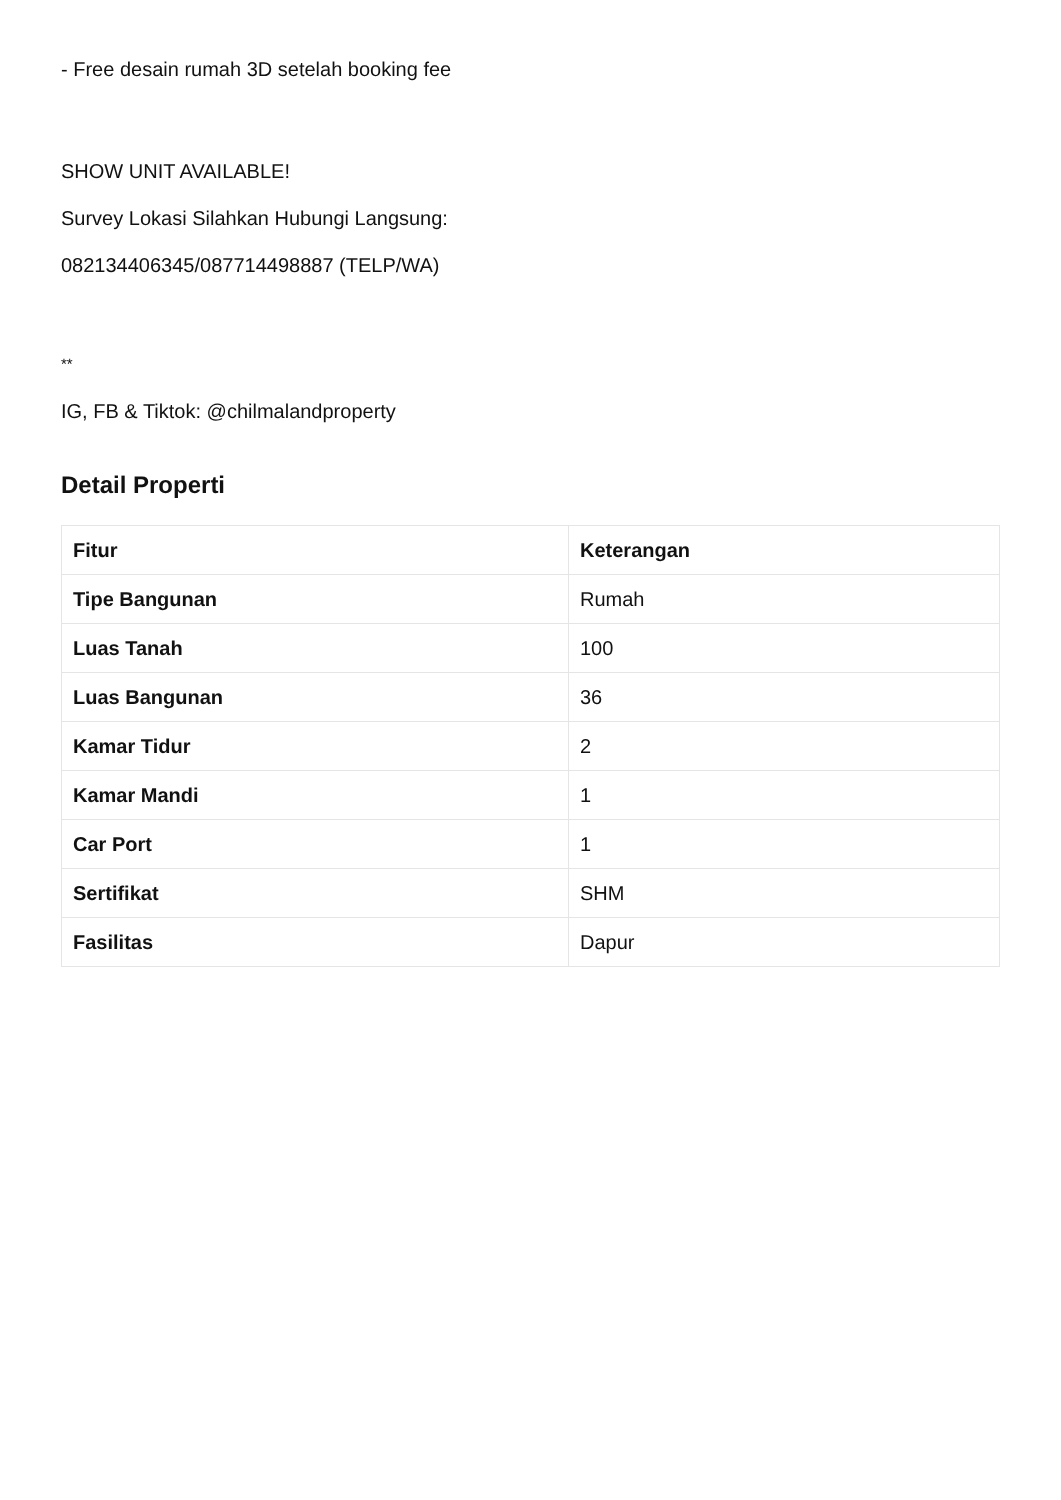- Free desain rumah 3D setelah booking fee
SHOW UNIT AVAILABLE!
Survey Lokasi Silahkan Hubungi Langsung:
082134406345/087714498887 (TELP/WA)
**
IG, FB & Tiktok: @chilmalandproperty
Detail Properti
| Fitur | Keterangan |
| --- | --- |
| Tipe Bangunan | Rumah |
| Luas Tanah | 100 |
| Luas Bangunan | 36 |
| Kamar Tidur | 2 |
| Kamar Mandi | 1 |
| Car Port | 1 |
| Sertifikat | SHM |
| Fasilitas | Dapur |